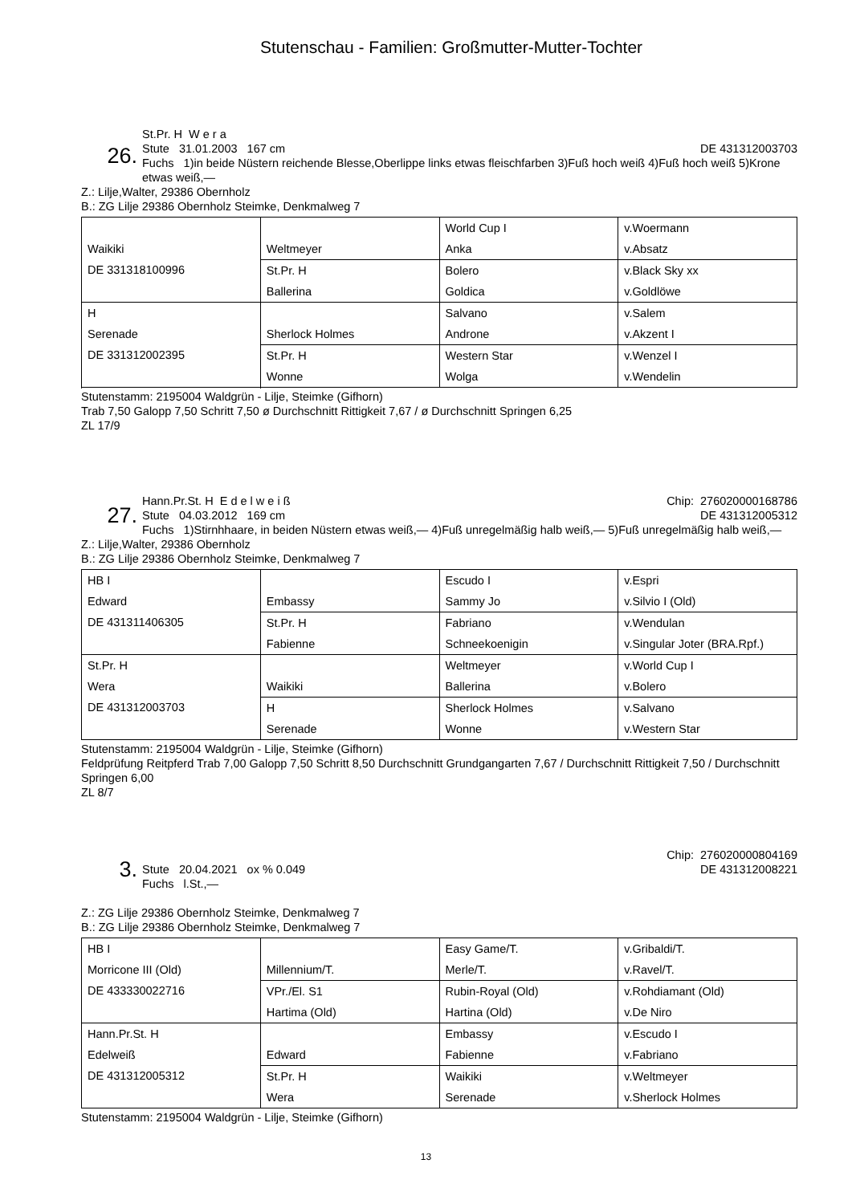Stutenschau - Familien: Großmutter-Mutter-Tochter
26.
St.Pr. H W e r a
Stute 31.01.2003 167 cm DE 431312003703
Fuchs 1)in beide Nüstern reichende Blesse,Oberlippe links etwas fleischfarben 3)Fuß hoch weiß 4)Fuß hoch weiß 5)Krone etwas weiß,—
Z.: Lilje,Walter, 29386 Obernholz
B.: ZG Lilje 29386 Obernholz Steimke, Denkmalweg 7
| Waikiki DE 331318100996 | Weltmeyer | World Cup I Anka | v.Woermann v.Absatz |
| | St.Pr. H Ballerina | Bolero Goldica | v.Black Sky xx v.Goldlöwe |
| H Serenade DE 331312002395 | Sherlock Holmes | Salvano Androne | v.Salem v.Akzent I |
| | St.Pr. H Wonne | Western Star Wolga | v.Wenzel I v.Wendelin |
Stutenstamm: 2195004 Waldgrün - Lilje, Steimke (Gifhorn)
Trab 7,50 Galopp 7,50 Schritt 7,50 ø Durchschnitt Rittigkeit 7,67 / ø Durchschnitt Springen 6,25
ZL 17/9
27.
Hann.Pr.St. H E d e l w e i ß Chip: 276020000168786
Stute 04.03.2012 169 cm DE 431312005312
Fuchs 1)Stirnhhaare, in beiden Nüstern etwas weiß,— 4)Fuß unregelmäßig halb weiß,— 5)Fuß unregelmäßig halb weiß,—
Z.: Lilje,Walter, 29386 Obernholz
B.: ZG Lilje 29386 Obernholz Steimke, Denkmalweg 7
| HB I Edward DE 431311406305 | Embassy | Escudo I Sammy Jo | v.Espri v.Silvio I (Old) |
| | St.Pr. H Fabienne | Fabriano Schneekoenigin | v.Wendulan v.Singular Joter (BRA.Rpf.) |
| St.Pr. H Wera DE 431312003703 | Waikiki | Weltmeyer Ballerina | v.World Cup I v.Bolero |
| | H Serenade | Sherlock Holmes Wonne | v.Salvano v.Western Star |
Stutenstamm: 2195004 Waldgrün - Lilje, Steimke (Gifhorn)
Feldprüfung Reitpferd Trab 7,00 Galopp 7,50 Schritt 8,50 Durchschnitt Grundgangarten 7,67 / Durchschnitt Rittigkeit 7,50 / Durchschnitt Springen 6,00
ZL 8/7
3.
Chip: 276020000804169
Stute 20.04.2021 ox % 0.049 DE 431312008221
Fuchs l.St.,—
Z.: ZG Lilje 29386 Obernholz Steimke, Denkmalweg 7
B.: ZG Lilje 29386 Obernholz Steimke, Denkmalweg 7
| HB I Morricone III (Old) DE 433330022716 | Millennium/T. | Easy Game/T. Merle/T. | v.Gribaldi/T. v.Ravel/T. |
| | VPr./El. S1 Hartima (Old) | Rubin-Royal (Old) Hartina (Old) | v.Rohdiamant (Old) v.De Niro |
| Hann.Pr.St. H Edelweiß DE 431312005312 | Edward | Embassy Fabienne | v.Escudo I v.Fabriano |
| | St.Pr. H Wera | Waikiki Serenade | v.Weltmeyer v.Sherlock Holmes |
Stutenstamm: 2195004 Waldgrün - Lilje, Steimke (Gifhorn)
13